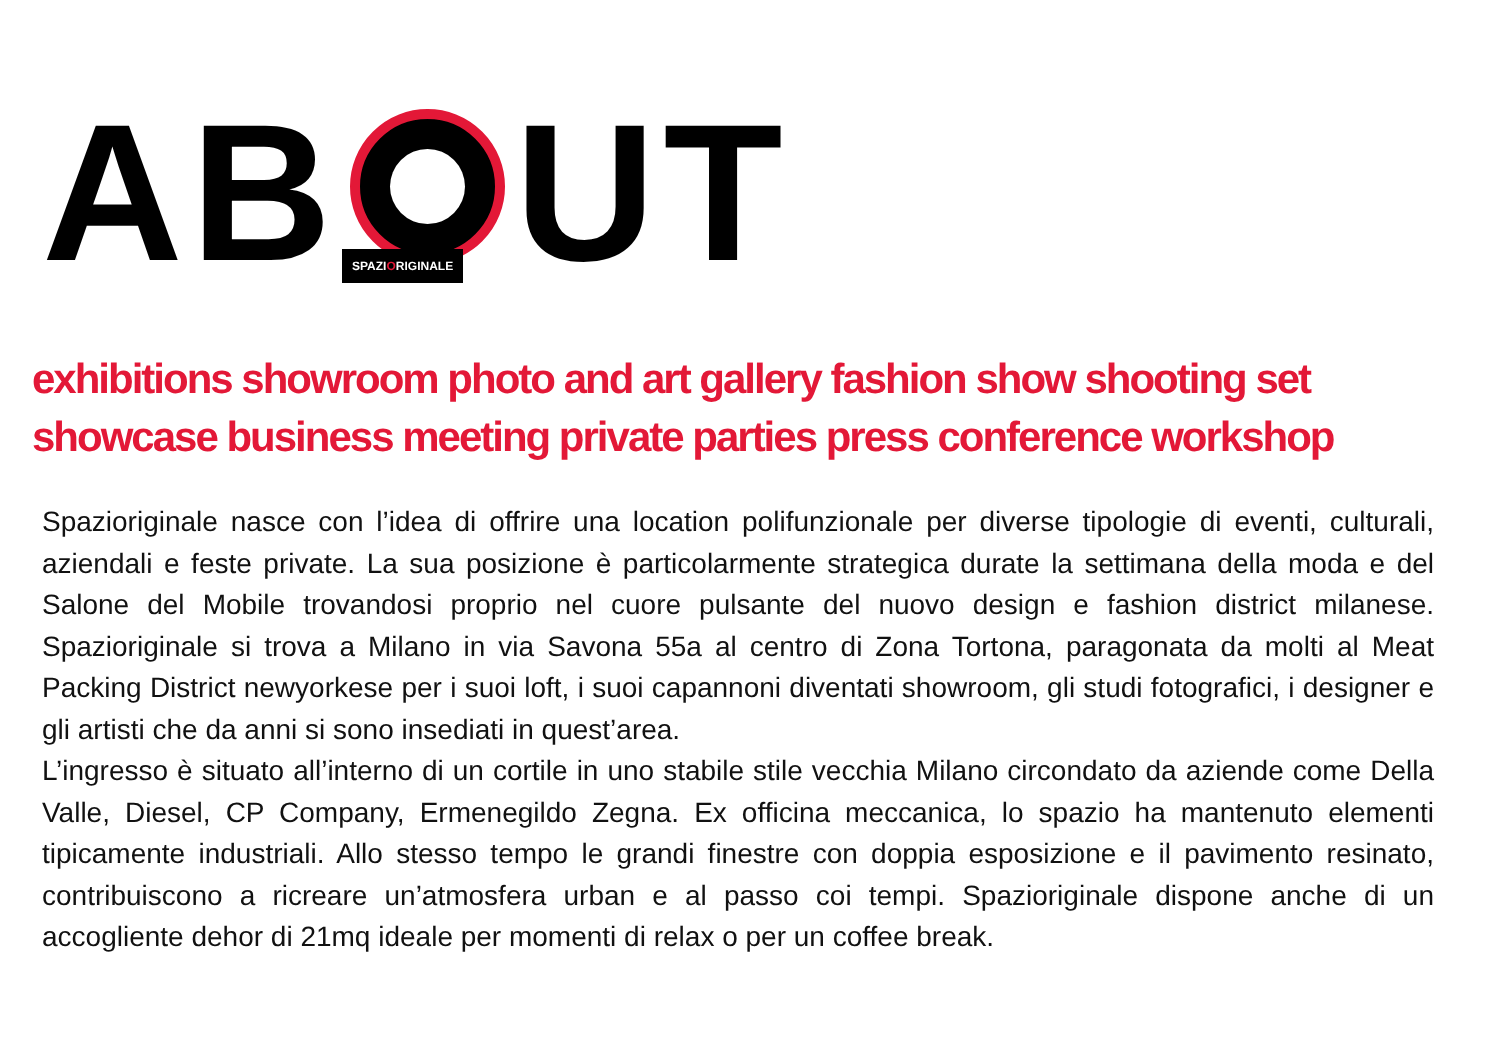AB UT SPAZIORIGINALE
exhibitions showroom photo and art gallery fashion show shooting set showcase business meeting private parties press conference workshop
Spaziori­ginale nasce con l’idea di offrire una location polifunzionale per diverse tipologie di eventi, culturali, aziendali e feste private. La sua posizione è particolarmente strategica durate la settimana della moda e del Salone del Mobile trovandosi proprio nel cuore pulsante del nuovo design e fashion district milanese. Spazioriginale si trova a Milano in via Savona 55a al centro di Zona Tortona, paragonata da molti al Meat Packing District newyorkese per i suoi loft, i suoi capannoni diventati showroom, gli studi fotografici, i designer e gli artisti che da anni si sono insediati in quest’area.
L’ingresso è situato all’interno di un cortile in uno stabile stile vecchia Milano circondato da aziende come Della Valle, Diesel, CP Company, Ermenegildo Zegna. Ex officina meccanica, lo spazio ha mantenuto elementi tipicamente industriali. Allo stesso tempo le grandi finestre con doppia esposizione e il pavimento resinato, contribuiscono a ricreare un’atmosfera urban e al passo coi tempi. Spazioriginale dispone anche di un accogliente dehor di 21mq ideale per momenti di relax o per un coffee break.